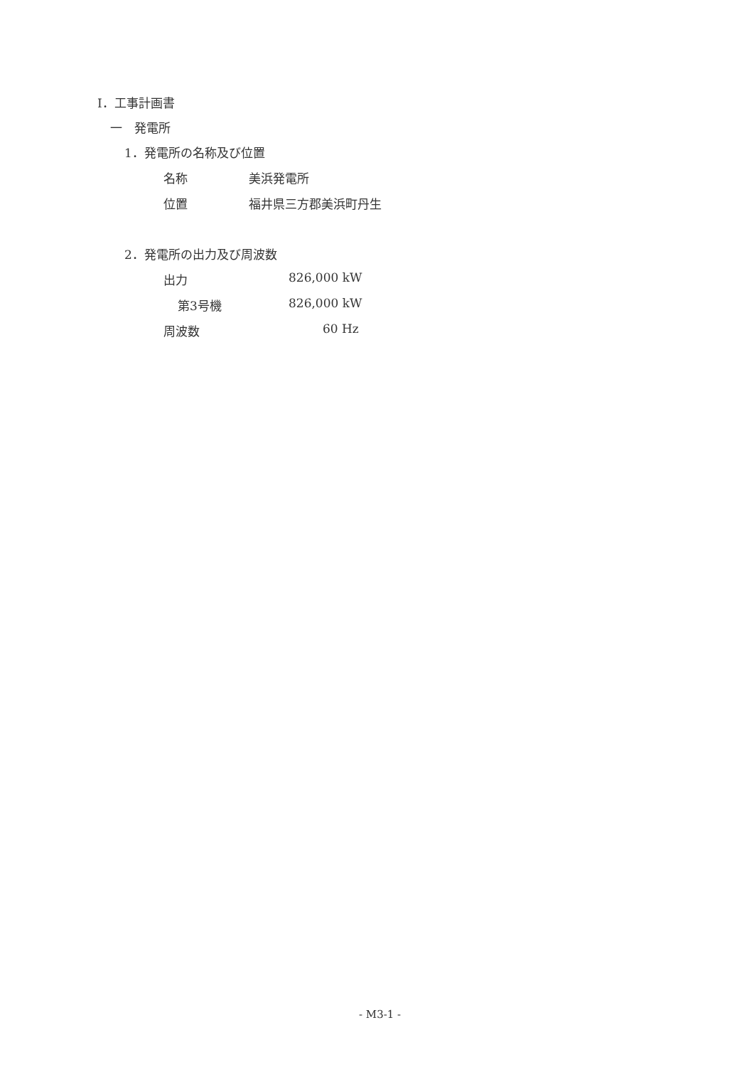Ⅰ．工事計画書
一　発電所
1．発電所の名称及び位置
名称 美浜発電所
位置 福井県三方郡美浜町丹生
2．発電所の出力及び周波数
出力 826,000 kW
第3号機 826,000 kW
周波数 60 Hz
- M3-1 -